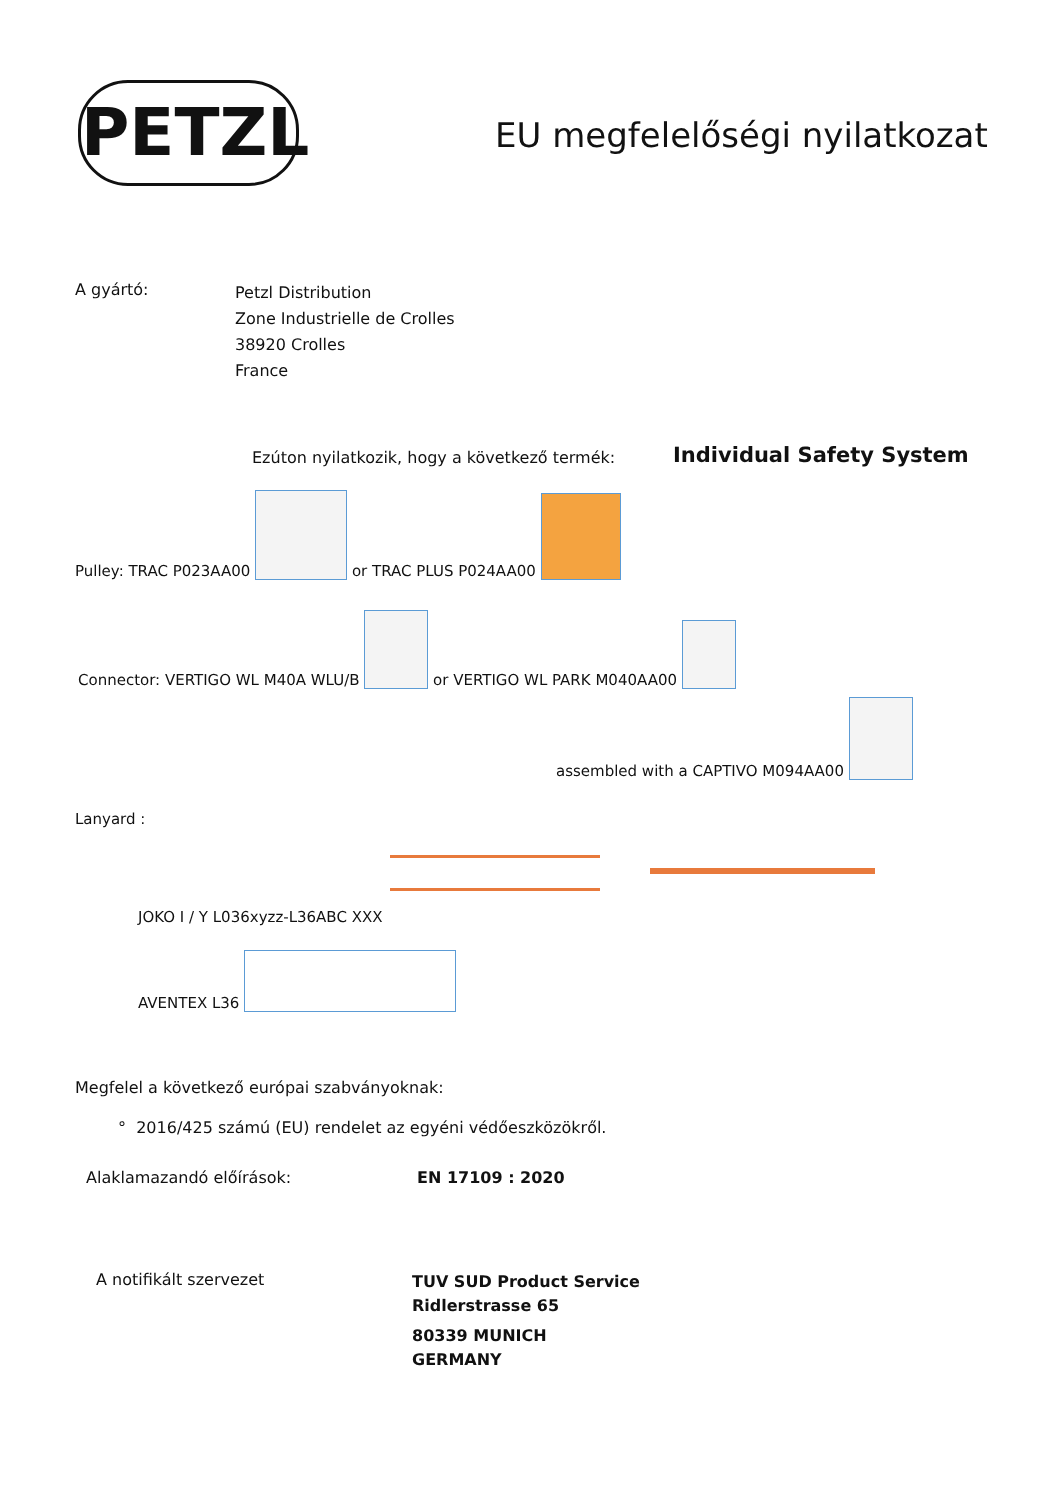PETZL EU megfelelőségi nyilatkozat
A gyártó:
Petzl Distribution
Zone Industrielle de Crolles
38920 Crolles
France
Ezúton nyilatkozik, hogy a következő termék:
Individual Safety System
Pulley: TRAC P023AA00 or TRAC PLUS P024AA00
Connector: VERTIGO WL M40A WLU/B or VERTIGO WL PARK M040AA00
assembled with a CAPTIVO M094AA00
Lanyard :
JOKO I / Y L036xyzz-L36ABC XXX
AVENTEX L36
Megfelel a következő európai szabványoknak:
° 2016/425 számú (EU) rendelet az egyéni védőeszközökről.
Alaklamazandó előírások: EN 17109 : 2020
A notifikált szervezet
TUV SUD Product Service
Ridlerstrasse 65
80339 MUNICH
GERMANY